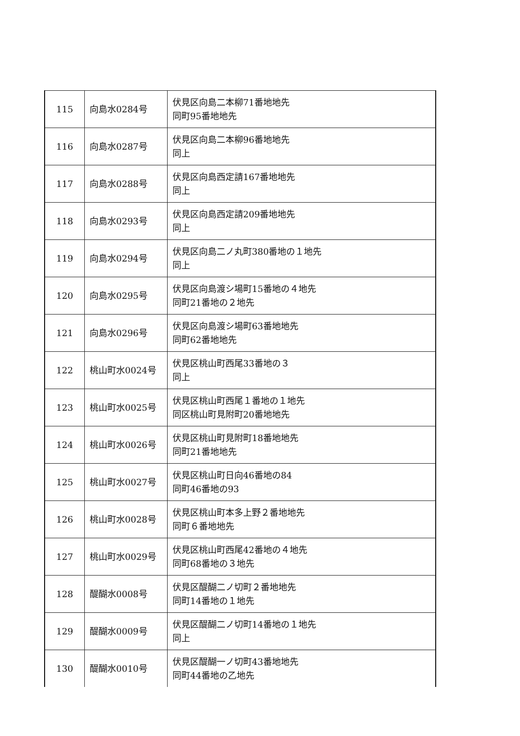| 115 | 向島水0284号 | 伏見区向島二本柳71番地地先 同町95番地地先 |
| 116 | 向島水0287号 | 伏見区向島二本柳96番地地先 同上 |
| 117 | 向島水0288号 | 伏見区向島西定請167番地地先 同上 |
| 118 | 向島水0293号 | 伏見区向島西定請209番地地先 同上 |
| 119 | 向島水0294号 | 伏見区向島二ノ丸町380番地の１地先 同上 |
| 120 | 向島水0295号 | 伏見区向島渡シ場町15番地の４地先 同町21番地の２地先 |
| 121 | 向島水0296号 | 伏見区向島渡シ場町63番地地先 同町62番地地先 |
| 122 | 桃山町水0024号 | 伏見区桃山町西尾33番地の３ 同上 |
| 123 | 桃山町水0025号 | 伏見区桃山町西尾１番地の１地先 同区桃山町見附町20番地地先 |
| 124 | 桃山町水0026号 | 伏見区桃山町見附町18番地地先 同町21番地地先 |
| 125 | 桃山町水0027号 | 伏見区桃山町日向46番地の84 同町46番地の93 |
| 126 | 桃山町水0028号 | 伏見区桃山町本多上野２番地地先 同町６番地地先 |
| 127 | 桃山町水0029号 | 伏見区桃山町西尾42番地の４地先 同町68番地の３地先 |
| 128 | 醍醐水0008号 | 伏見区醍醐二ノ切町２番地地先 同町14番地の１地先 |
| 129 | 醍醐水0009号 | 伏見区醍醐二ノ切町14番地の１地先 同上 |
| 130 | 醍醐水0010号 | 伏見区醍醐一ノ切町43番地地先 同町44番地の乙地先 |